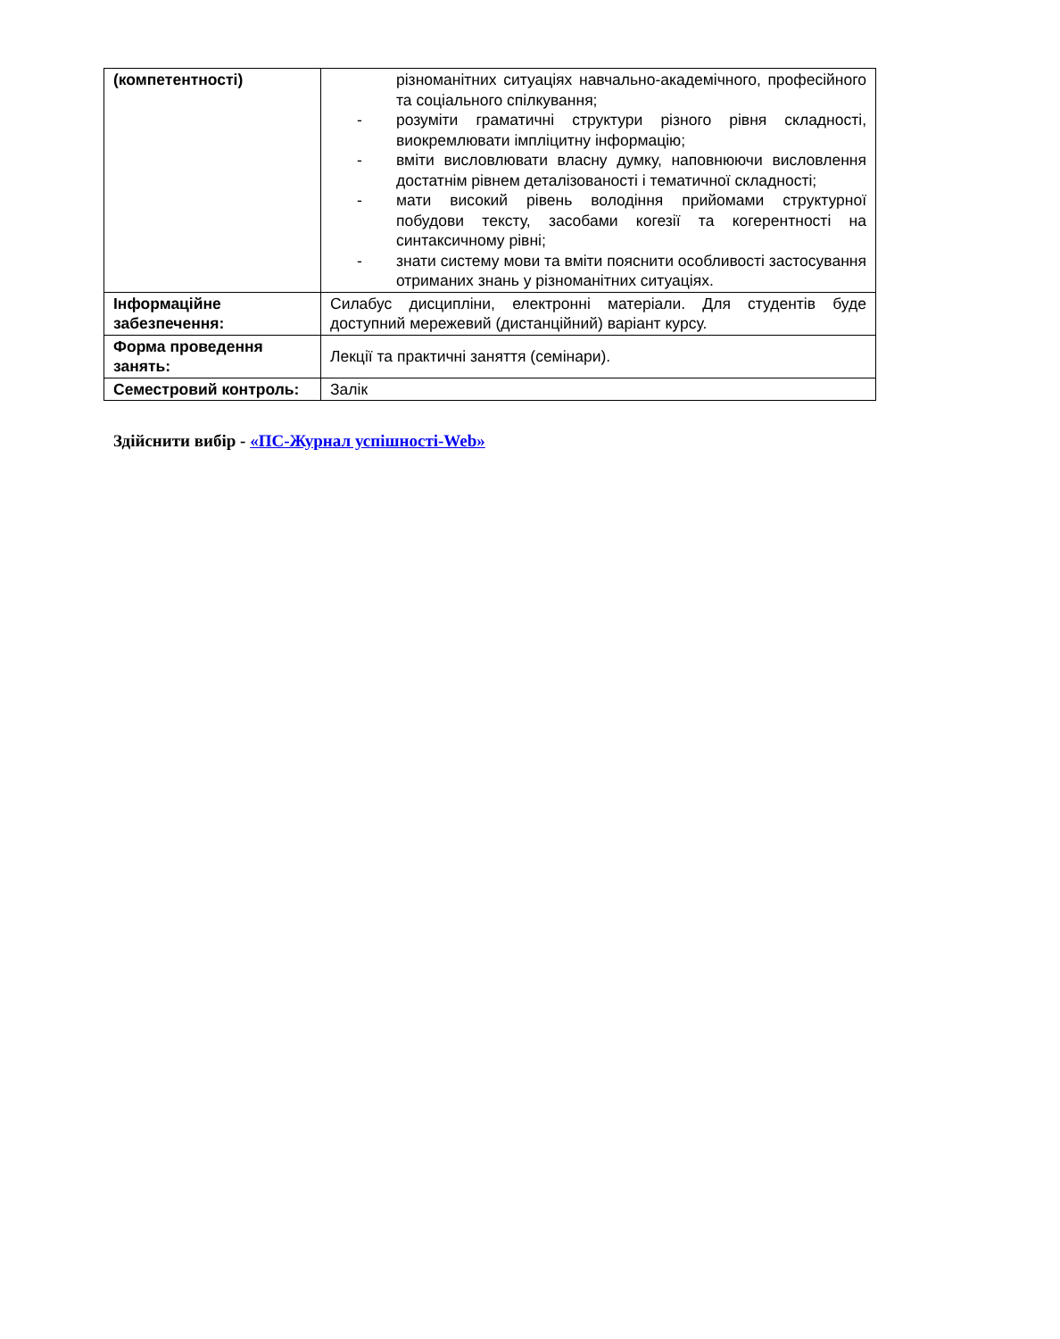| (компетентності) | різноманітних ситуаціях навчально-академічного, професійного та соціального спілкування; - розуміти граматичні структури різного рівня складності, виокремлювати імпліцитну інформацію; - вміти висловлювати власну думку, наповнюючи висловлення достатнім рівнем деталізованості і тематичної складності; - мати високий рівень володіння прийомами структурної побудови тексту, засобами когезії та когерентності на синтаксичному рівні; - знати систему мови та вміти пояснити особливості застосування отриманих знань у різноманітних ситуаціях. |
| Інформаційне забезпечення: | Силабус дисципліни, електронні матеріали. Для студентів буде доступний мережевий (дистанційний) варіант курсу. |
| Форма проведення занять: | Лекції та практичні заняття (семінари). |
| Семестровий контроль: | Залік |
Здійснити вибір - «ПС-Журнал успішності-Web»